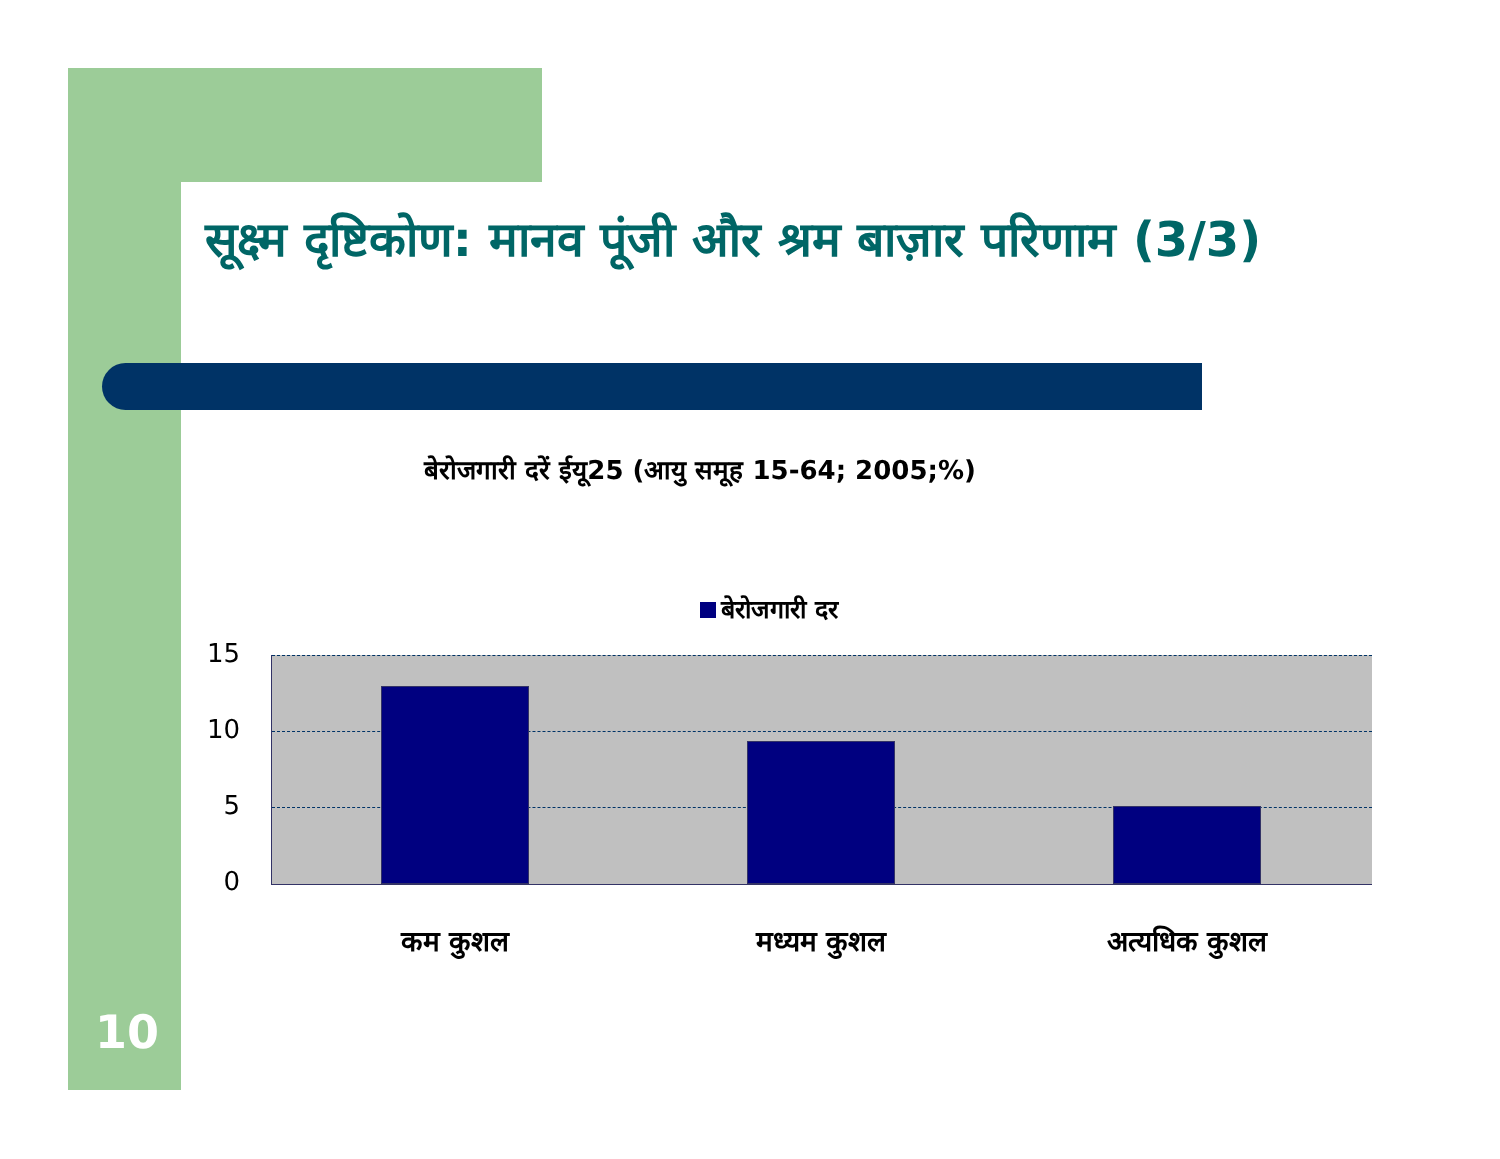सूक्ष्म दृष्टिकोण: मानव पूंजी और श्रम बाज़ार परिणाम (3/3)
बेरोजगारी दरें ईयू25 (आयु समूह 15-64; 2005;%)
बेरोजगारी दर
15
10
5
0
कम कुशल मध्यम कुशल अत्यधिक कुशल
10